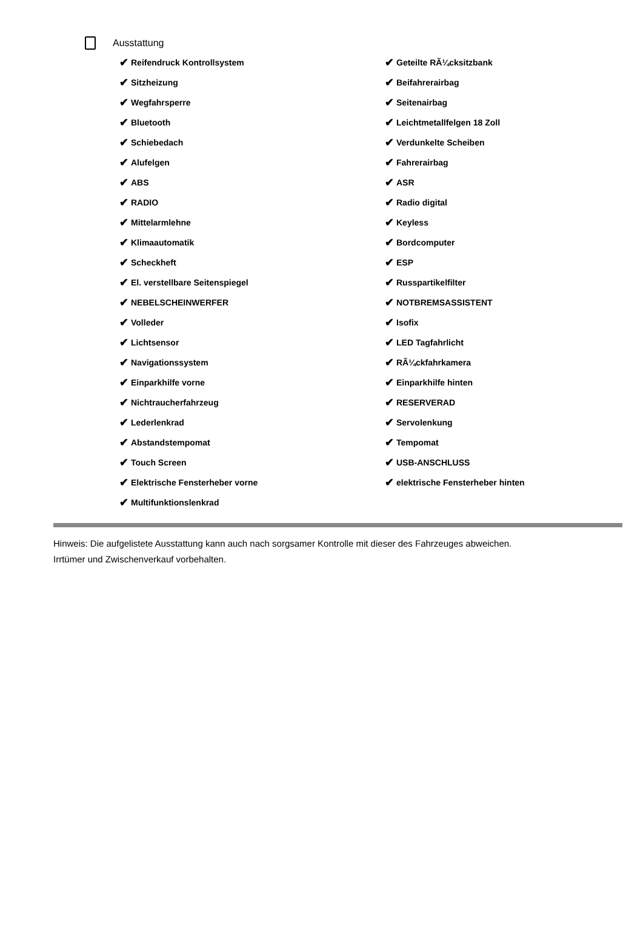Ausstattung
✔ Reifendruck Kontrollsystem
✔ Sitzheizung
✔ Wegfahrsperre
✔ Bluetooth
✔ Schiebedach
✔ Alufelgen
✔ ABS
✔ RADIO
✔ Mittelarmlehne
✔ Klimaautomatik
✔ Scheckheft
✔ El. verstellbare Seitenspiegel
✔ NEBELSCHEINWERFER
✔ Volleder
✔ Lichtsensor
✔ Navigationssystem
✔ Einparkhilfe vorne
✔ Nichtraucherfahrzeug
✔ Lederlenkrad
✔ Abstandstempomat
✔ Touch Screen
✔ Elektrische Fensterheber vorne
✔ Multifunktionslenkrad
✔ Geteilte RÃ¼cksitzbank
✔ Beifahrerairbag
✔ Seitenairbag
✔ Leichtmetallfelgen 18 Zoll
✔ Verdunkelte Scheiben
✔ Fahrerairbag
✔ ASR
✔ Radio digital
✔ Keyless
✔ Bordcomputer
✔ ESP
✔ Russpartikelfilter
✔ NOTBREMSASSISTENT
✔ Isofix
✔ LED Tagfahrlicht
✔ RÃ¼ckfahrkamera
✔ Einparkhilfe hinten
✔ RESERVERAD
✔ Servolenkung
✔ Tempomat
✔ USB-ANSCHLUSS
✔ elektrische Fensterheber hinten
Hinweis: Die aufgelistete Ausstattung kann auch nach sorgsamer Kontrolle mit dieser des Fahrzeuges abweichen. Irrtümer und Zwischenverkauf vorbehalten.